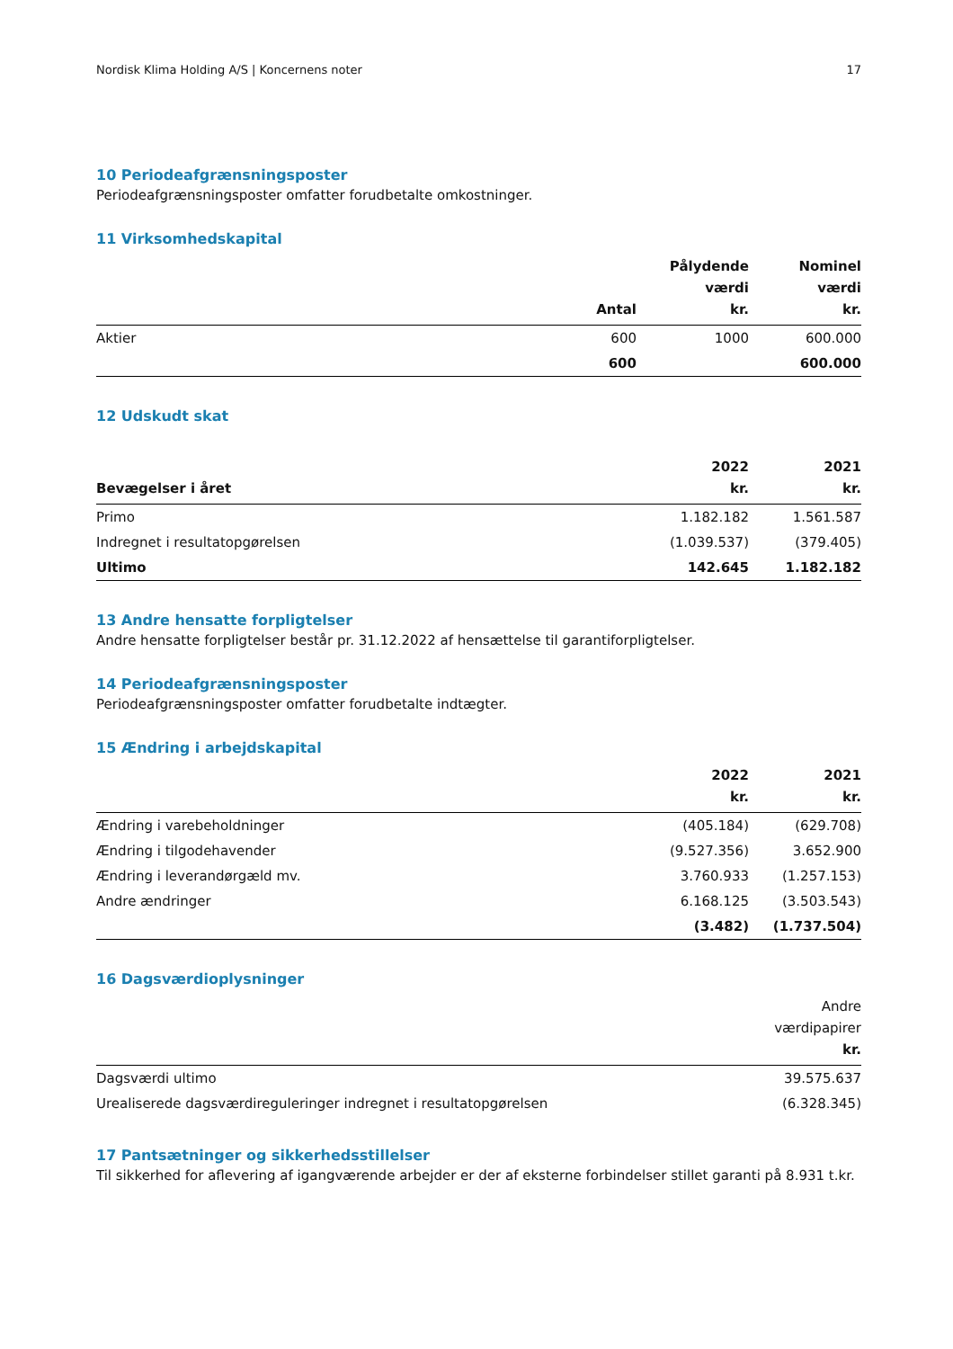Nordisk Klima Holding A/S | Koncernens noter 17
10 Periodeafgrænsningsposter
Periodeafgrænsningsposter omfatter forudbetalte omkostninger.
11 Virksomhedskapital
| | Antal | Pålydende værdi kr. | Nominel værdi kr. |
| --- | --- | --- | --- |
| Aktier | 600 | 1000 | 600.000 |
| | 600 | | 600.000 |
12 Udskudt skat
| Bevægelser i året | 2022 kr. | 2021 kr. |
| --- | --- | --- |
| Primo | 1.182.182 | 1.561.587 |
| Indregnet i resultatopgørelsen | (1.039.537) | (379.405) |
| Ultimo | 142.645 | 1.182.182 |
13 Andre hensatte forpligtelser
Andre hensatte forpligtelser består pr. 31.12.2022 af hensættelse til garantiforpligtelser.
14 Periodeafgrænsningsposter
Periodeafgrænsningsposter omfatter forudbetalte indtægter.
15 Ændring i arbejdskapital
| | 2022 kr. | 2021 kr. |
| --- | --- | --- |
| Ændring i varebeholdninger | (405.184) | (629.708) |
| Ændring i tilgodehavender | (9.527.356) | 3.652.900 |
| Ændring i leverandørgæld mv. | 3.760.933 | (1.257.153) |
| Andre ændringer | 6.168.125 | (3.503.543) |
| | (3.482) | (1.737.504) |
16 Dagsværdioplysninger
| | Andre værdipapirer kr. |
| --- | --- |
| Dagsværdi ultimo | 39.575.637 |
| Urealiserede dagsværdireguleringer indregnet i resultatopgørelsen | (6.328.345) |
17 Pantsætninger og sikkerhedsstillelser
Til sikkerhed for aflevering af igangværende arbejder er der af eksterne forbindelser stillet garanti på 8.931 t.kr.